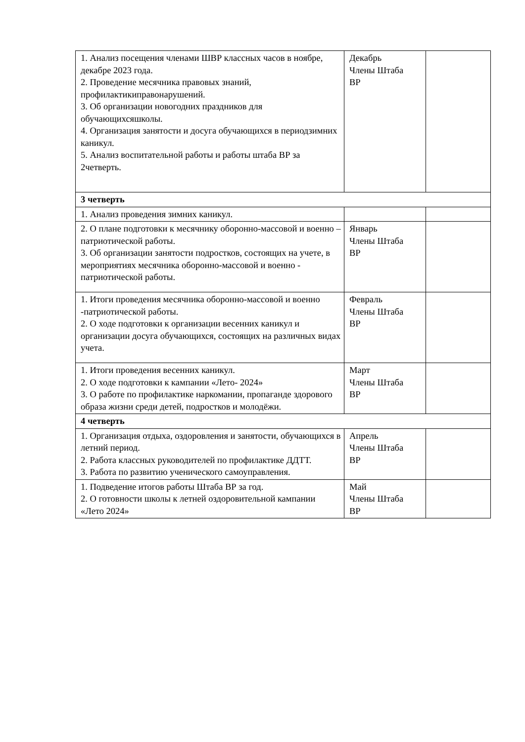| 1. Анализ посещения членами ШВР классных часов в ноябре, декабре 2023 года. 2. Проведение месячника правовых знаний, профилактикиправонарушений. 3. Об организации новогодних праздников для обучающихсяшколы. 4. Организация занятости и досуга обучающихся в периодзимних каникул. 5. Анализ воспитательной работы и работы штаба ВР за 2четверть. | Декабрь Члены Штаба ВР | |
| 3 четверть | | |
| 1. Анализ проведения зимних каникул. | | |
| 2. О плане подготовки к месячнику оборонно-массовой и военно – патриотической работы. 3. Об организации занятости подростков, состоящих на учете, в мероприятиях месячника оборонно-массовой и военно - патриотической работы. | Январь Члены Штаба ВР | |
| 1. Итоги проведения месячника оборонно-массовой и военно -патриотической работы. 2. О ходе подготовки к организации весенних каникул и организации досуга обучающихся, состоящих на различных видах учета. | Февраль Члены Штаба ВР | |
| 1. Итоги проведения весенних каникул. 2. О ходе подготовки к кампании «Лето- 2024» 3. О работе по профилактике наркомании, пропаганде здорового образа жизни среди детей, подростков и молодёжи. | Март Члены Штаба ВР | |
| 4 четверть | | |
| 1. Организация отдыха, оздоровления и занятости, обучающихся в летний период. 2. Работа классных руководителей по профилактике ДДТТ. 3. Работа по развитию ученического самоуправления. | Апрель Члены Штаба ВР | |
| 1. Подведение итогов работы Штаба ВР за год. 2. О готовности школы к летней оздоровительной кампании «Лето 2024» | Май Члены Штаба ВР | |